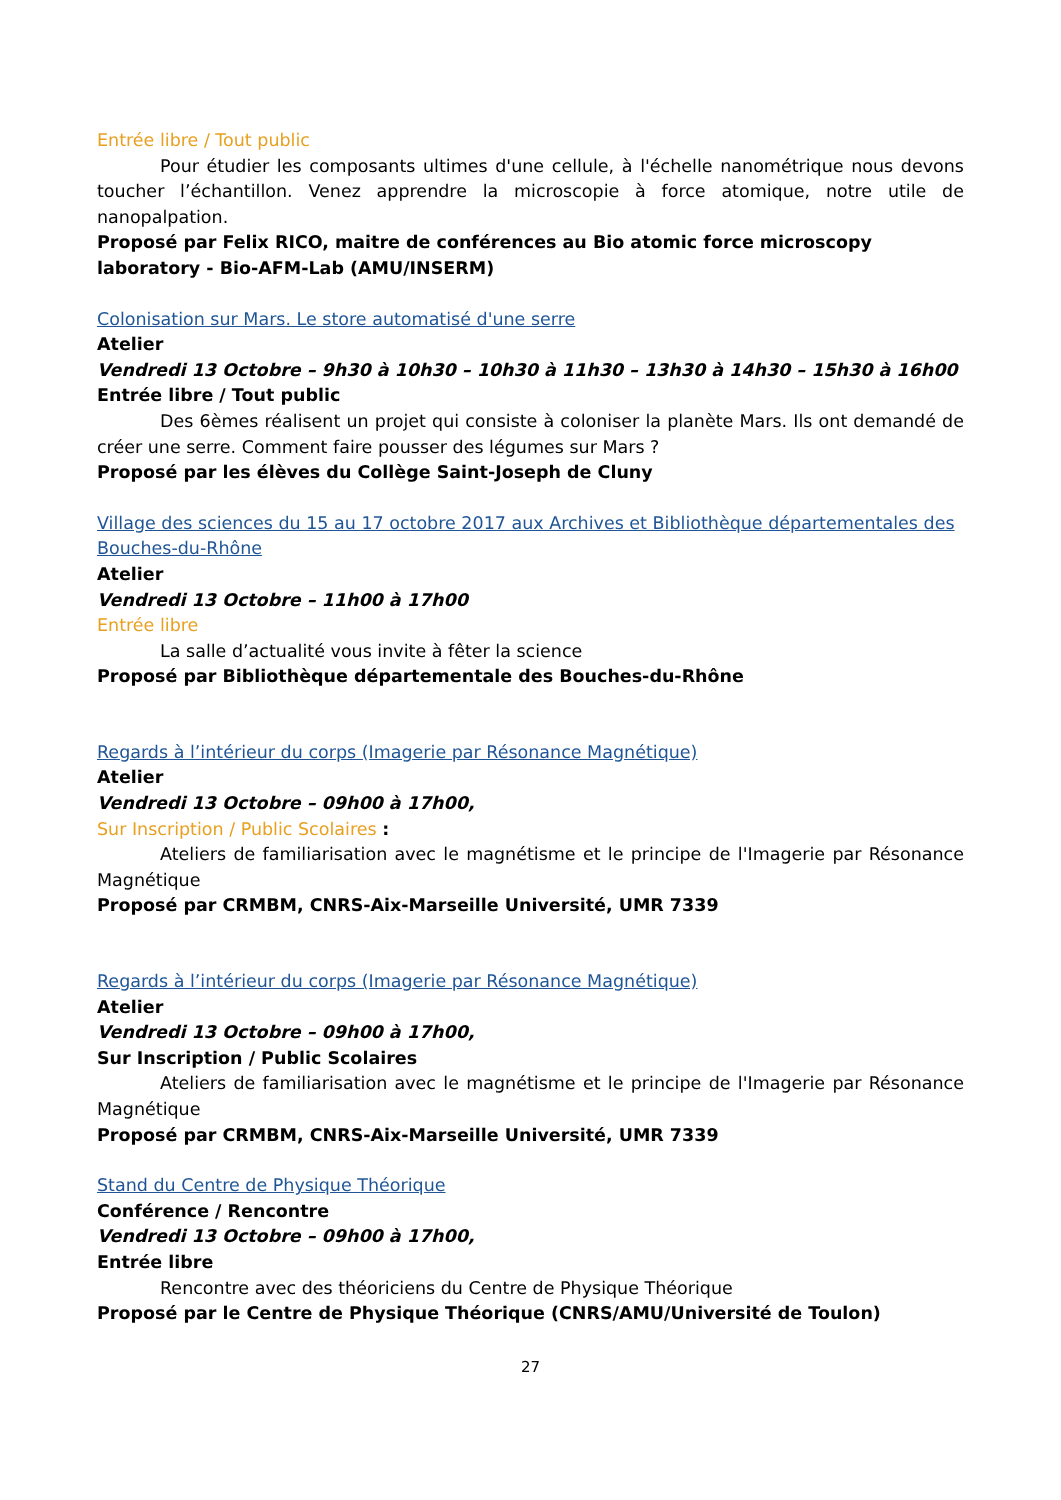Entrée libre / Tout public
Pour étudier les composants ultimes d'une cellule, à l'échelle nanométrique nous devons toucher l’échantillon. Venez apprendre la microscopie à force atomique, notre utile de nanopalpation.
Proposé par Felix RICO, maitre de conférences au Bio atomic force microscopy laboratory - Bio-AFM-Lab (AMU/INSERM)
Colonisation sur Mars. Le store automatisé d'une serre
Atelier
Vendredi 13 Octobre – 9h30 à 10h30 – 10h30 à 11h30 – 13h30 à 14h30 – 15h30 à 16h00
Entrée libre / Tout public
Des 6èmes réalisent un projet qui consiste à coloniser la planète Mars. Ils ont demandé de créer une serre. Comment faire pousser des légumes sur Mars ?
Proposé par les élèves du Collège Saint-Joseph de Cluny
Village des sciences du 15 au 17 octobre 2017 aux Archives et Bibliothèque départementales des Bouches-du-Rhône
Atelier
Vendredi 13 Octobre – 11h00 à 17h00
Entrée libre
La salle d’actualité vous invite à fêter la science
Proposé par Bibliothèque départementale des Bouches-du-Rhône
Regards à l’intérieur du corps (Imagerie par Résonance Magnétique)
Atelier
Vendredi 13 Octobre – 09h00 à 17h00,
Sur Inscription / Public Scolaires :
Ateliers de familiarisation avec le magnétisme et le principe de l'Imagerie par Résonance Magnétique
Proposé par CRMBM, CNRS-Aix-Marseille Université, UMR 7339
Regards à l’intérieur du corps (Imagerie par Résonance Magnétique)
Atelier
Vendredi 13 Octobre – 09h00 à 17h00,
Sur Inscription / Public Scolaires
Ateliers de familiarisation avec le magnétisme et le principe de l'Imagerie par Résonance Magnétique
Proposé par CRMBM, CNRS-Aix-Marseille Université, UMR 7339
Stand du Centre de Physique Théorique
Conférence / Rencontre
Vendredi 13 Octobre – 09h00 à 17h00,
Entrée libre
Rencontre avec des théoriciens du Centre de Physique Théorique
Proposé par le Centre de Physique Théorique (CNRS/AMU/Université de Toulon)
27